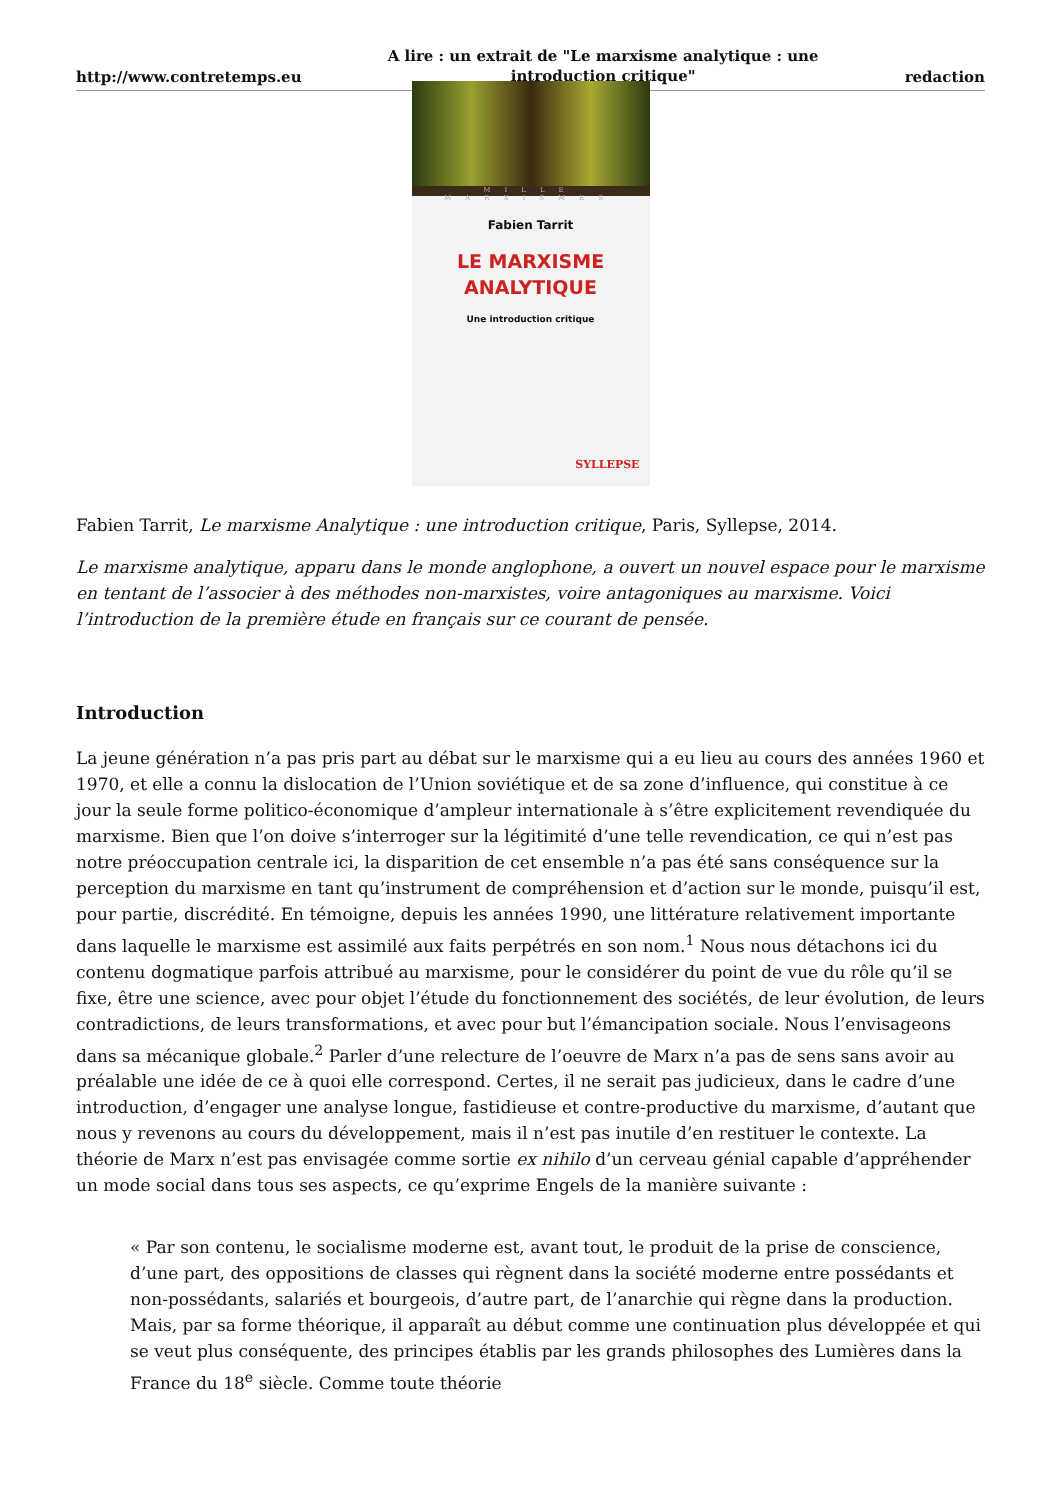http://www.contretemps.eu A lire : un extrait de "Le marxisme analytique : une introduction critique" redaction
MILLE MARXISMES
Fabien Tarrit
LE MARXISME ANALYTIQUE
Une introduction critique
SYLLEPSE
Fabien Tarrit, Le marxisme Analytique : une introduction critique, Paris, Syllepse, 2014.
Le marxisme analytique, apparu dans le monde anglophone, a ouvert un nouvel espace pour le marxisme en tentant de l’associer à des méthodes non-marxistes, voire antagoniques au marxisme. Voici l’introduction de la première étude en français sur ce courant de pensée.
Introduction
La jeune génération n’a pas pris part au débat sur le marxisme qui a eu lieu au cours des années 1960 et 1970, et elle a connu la dislocation de l’Union soviétique et de sa zone d’influence, qui constitue à ce jour la seule forme politico-économique d’ampleur internationale à s’être explicitement revendiquée du marxisme. Bien que l’on doive s’interroger sur la légitimité d’une telle revendication, ce qui n’est pas notre préoccupation centrale ici, la disparition de cet ensemble n’a pas été sans conséquence sur la perception du marxisme en tant qu’instrument de compréhension et d’action sur le monde, puisqu’il est, pour partie, discrédité. En témoigne, depuis les années 1990, une littérature relativement importante dans laquelle le marxisme est assimilé aux faits perpétrés en son nom.<sup>1</sup> Nous nous détachons ici du contenu dogmatique parfois attribué au marxisme, pour le considérer du point de vue du rôle qu’il se fixe, être une science, avec pour objet l’étude du fonctionnement des sociétés, de leur évolution, de leurs contradictions, de leurs transformations, et avec pour but l’émancipation sociale. Nous l’envisageons dans sa mécanique globale.<sup>2</sup> Parler d’une relecture de l’oeuvre de Marx n’a pas de sens sans avoir au préalable une idée de ce à quoi elle correspond. Certes, il ne serait pas judicieux, dans le cadre d’une introduction, d’engager une analyse longue, fastidieuse et contre-productive du marxisme, d’autant que nous y revenons au cours du développement, mais il n’est pas inutile d’en restituer le contexte. La théorie de Marx n’est pas envisagée comme sortie ex nihilo d’un cerveau génial capable d’appréhender un mode social dans tous ses aspects, ce qu’exprime Engels de la manière suivante :
« Par son contenu, le socialisme moderne est, avant tout, le produit de la prise de conscience, d’une part, des oppositions de classes qui règnent dans la société moderne entre possédants et non-possédants, salariés et bourgeois, d’autre part, de l’anarchie qui règne dans la production. Mais, par sa forme théorique, il apparaît au début comme une continuation plus développée et qui se veut plus conséquente, des principes établis par les grands philosophes des Lumières dans la France du 18<sup>e</sup> siècle. Comme toute théorie